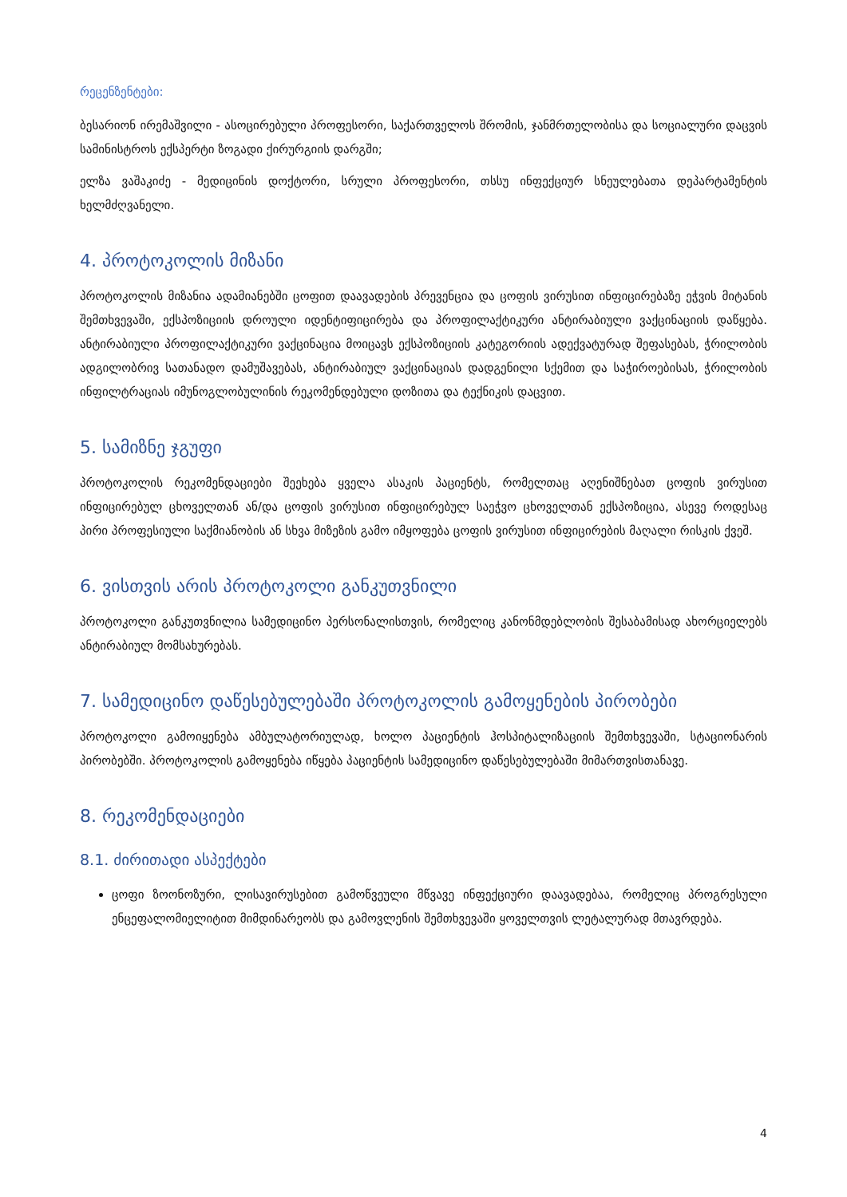რეცენზენტები:
ბესარიონ ირემაშვილი - ასოცირებული პროფესორი, საქართველოს შრომის, ჯანმრთელობისა და სოციალური დაცვის სამინისტროს ექსპერტი ზოგადი ქირურგიის დარგში;
ელზა ვაშაკიძე - მედიცინის დოქტორი, სრული პროფესორი, თსსუ ინფექციურ სნეულებათა დეპარტამენტის ხელმძღვანელი.
4. პროტოკოლის მიზანი
პროტოკოლის მიზანია ადამიანებში ცოფით დაავადების პრევენცია და ცოფის ვირუსით ინფიცირებაზე ეჭვის მიტანის შემთხვევაში, ექსპოზიციის დროული იდენტიფიცირება და პროფილაქტიკური ანტირაბიული ვაქცინაციის დაწყება. ანტირაბიული პროფილაქტიკური ვაქცინაცია მოიცავს ექსპოზიციის კატეგორიის ადექვატურად შეფასებას, ჭრილობის ადგილობრივ სათანადო დამუშავებას, ანტირაბიულ ვაქცინაციას დადგენილი სქემით და საჭიროებისას, ჭრილობის ინფილტრაციას იმუნოგლობულინის რეკომენდებული დოზითა და ტექნიკის დაცვით.
5. სამიზნე ჯგუფი
პროტოკოლის რეკომენდაციები შეეხება ყველა ასაკის პაციენტს, რომელთაც აღენიშნებათ ცოფის ვირუსით ინფიცირებულ ცხოველთან ან/და ცოფის ვირუსით ინფიცირებულ საეჭვო ცხოველთან ექსპოზიცია, ასევე როდესაც პირი პროფესიული საქმიანობის ან სხვა მიზეზის გამო იმყოფება ცოფის ვირუსით ინფიცირების მაღალი რისკის ქვეშ.
6. ვისთვის არის პროტოკოლი განკუთვნილი
პროტოკოლი განკუთვნილია სამედიცინო პერსონალისთვის, რომელიც კანონმდებლობის შესაბამისად ახორციელებს ანტირაბიულ მომსახურებას.
7. სამედიცინო დაწესებულებაში პროტოკოლის გამოყენების პირობები
პროტოკოლი გამოიყენება ამბულატორიულად, ხოლო პაციენტის ჰოსპიტალიზაციის შემთხვევაში, სტაციონარის პირობებში. პროტოკოლის გამოყენება იწყება პაციენტის სამედიცინო დაწესებულებაში მიმართვისთანავე.
8. რეკომენდაციები
8.1. ძირითადი ასპექტები
ცოფი ზოონოზური, ლისავირუსებით გამოწვეული მწვავე ინფექციური დაავადებაა, რომელიც პროგრესული ენცეფალომიელიტით მიმდინარეობს და გამოვლენის შემთხვევაში ყოველთვის ლეტალურად მთავრდება.
4